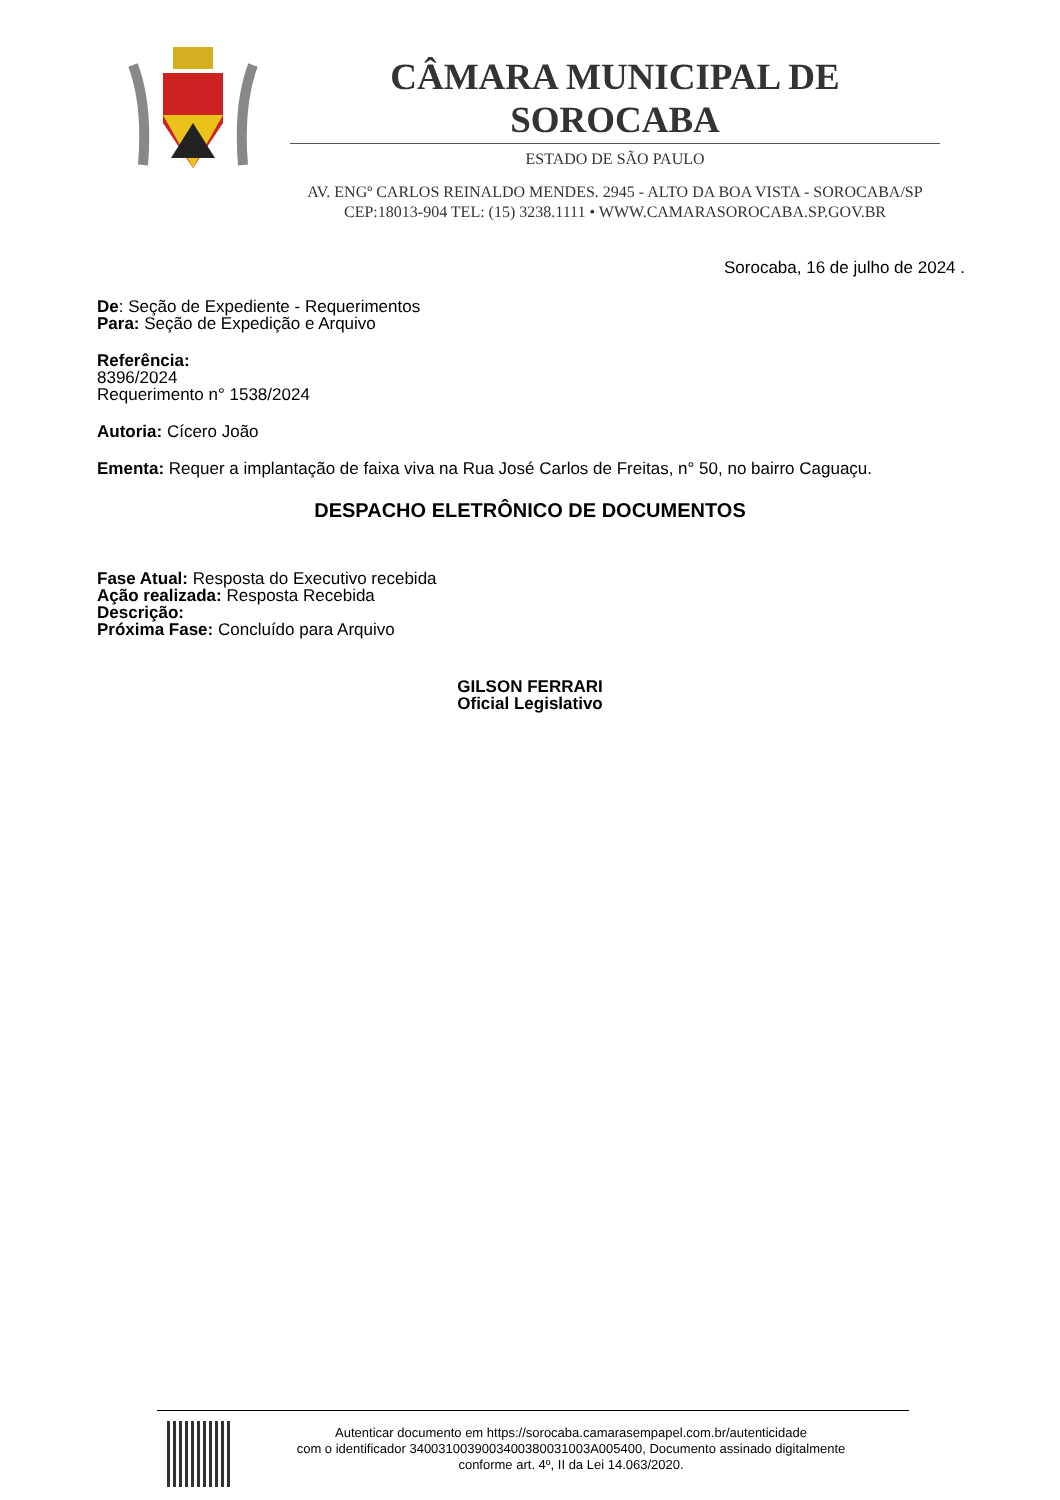CÂMARA MUNICIPAL DE SOROCABA
ESTADO DE SÃO PAULO
AV. ENGº CARLOS REINALDO MENDES. 2945 - ALTO DA BOA VISTA - SOROCABA/SP
CEP:18013-904 TEL: (15) 3238.1111 • WWW.CAMARASOROCABA.SP.GOV.BR
Sorocaba, 16 de julho de 2024 .
De: Seção de Expediente - Requerimentos
Para: Seção de Expedição e Arquivo
Referência:
8396/2024
Requerimento n° 1538/2024
Autoria: Cícero João
Ementa: Requer a implantação de faixa viva na Rua José Carlos de Freitas, n° 50, no bairro Caguaçu.
DESPACHO ELETRÔNICO DE DOCUMENTOS
Fase Atual: Resposta do Executivo recebida
Ação realizada: Resposta Recebida
Descrição:
Próxima Fase: Concluído para Arquivo
GILSON FERRARI
Oficial Legislativo
Autenticar documento em https://sorocaba.camarasempapel.com.br/autenticidade
com o identificador 3400310039003400380031003A005400, Documento assinado digitalmente
conforme art. 4º, II da Lei 14.063/2020.